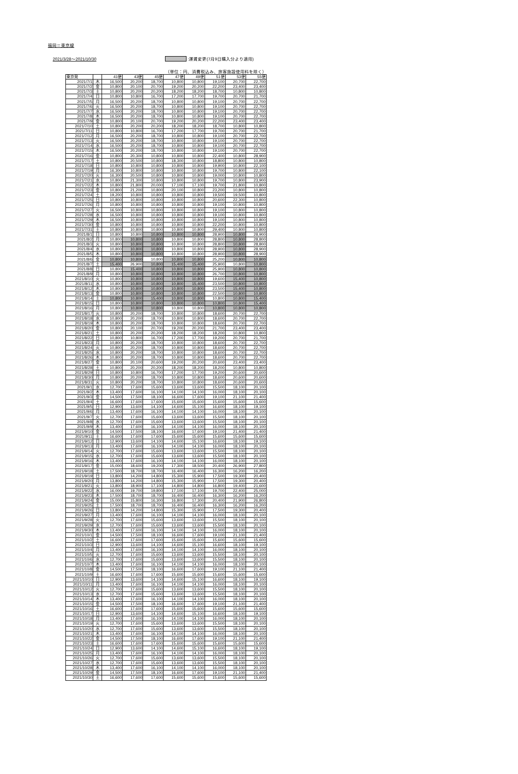福岡＝東京線
2021/3/28～2021/10/30 :運賃変更(7月9日購入分より適用)
（単位：円、消費税込み、旅客施設使用料を除く）
| 東京発 | | 41便 | 43便 | 45便 | 47便 | 49便 | 51便 | 53便 | 55便 |
| --- | --- | --- | --- | --- | --- | --- | --- | --- | --- |
| 2021/7/1 | 木 | 16,500 | 20,200 | 18,700 | 10,800 | 10,800 | 19,100 | 20,700 | 22,700 |
| 2021/7/2 | 金 | 10,800 | 20,100 | 20,700 | 19,200 | 20,200 | 22,200 | 23,400 | 23,400 |
| 2021/7/3 | 土 | 10,800 | 20,200 | 20,200 | 18,200 | 18,200 | 18,700 | 10,800 | 10,800 |
| 2021/7/4 | 日 | 10,800 | 10,800 | 16,700 | 17,200 | 17,700 | 19,700 | 20,700 | 21,700 |
| 2021/7/5 | 月 | 16,500 | 20,200 | 18,700 | 10,800 | 10,800 | 19,100 | 20,700 | 22,700 |
| 2021/7/6 | 火 | 16,500 | 20,200 | 18,700 | 10,800 | 10,800 | 19,100 | 20,700 | 22,700 |
| 2021/7/7 | 水 | 16,500 | 20,200 | 18,700 | 10,800 | 10,800 | 19,100 | 20,700 | 22,700 |
| 2021/7/8 | 木 | 16,500 | 20,200 | 18,700 | 10,800 | 10,800 | 19,100 | 20,700 | 22,700 |
| 2021/7/9 | 金 | 10,800 | 20,100 | 20,700 | 19,200 | 20,200 | 22,200 | 23,400 | 23,400 |
| 2021/7/10 | 土 | 10,800 | 20,200 | 20,200 | 18,200 | 18,200 | 18,700 | 10,800 | 10,800 |
| 2021/7/11 | 日 | 10,800 | 10,800 | 16,700 | 17,200 | 17,700 | 19,700 | 20,700 | 21,700 |
| 2021/7/12 | 月 | 16,500 | 20,200 | 18,700 | 10,800 | 10,800 | 19,100 | 20,700 | 22,700 |
| 2021/7/13 | 火 | 16,500 | 20,200 | 18,700 | 10,800 | 10,800 | 19,100 | 20,700 | 22,700 |
| 2021/7/14 | 水 | 16,500 | 20,200 | 18,700 | 10,800 | 10,800 | 19,100 | 20,700 | 22,700 |
| 2021/7/15 | 木 | 16,500 | 20,200 | 18,700 | 10,800 | 10,800 | 19,100 | 20,700 | 22,700 |
| 2021/7/16 | 金 | 10,800 | 20,300 | 10,800 | 10,800 | 10,800 | 22,400 | 10,800 | 28,900 |
| 2021/7/17 | 土 | 10,800 | 20,500 | 10,800 | 18,300 | 10,800 | 18,800 | 10,800 | 10,800 |
| 2021/7/18 | 日 | 10,800 | 10,800 | 10,800 | 10,800 | 10,800 | 19,900 | 10,800 | 22,100 |
| 2021/7/19 | 月 | 16,300 | 10,800 | 10,800 | 10,800 | 10,800 | 19,700 | 10,800 | 22,100 |
| 2021/7/20 | 火 | 16,300 | 20,500 | 10,800 | 10,800 | 10,800 | 19,000 | 10,800 | 10,800 |
| 2021/7/21 | 水 | 10,800 | 21,300 | 10,800 | 10,800 | 10,800 | 19,700 | 10,800 | 23,900 |
| 2021/7/22 | 木 | 10,800 | 21,800 | 20,000 | 17,100 | 17,100 | 19,700 | 21,800 | 10,800 |
| 2021/7/23 | 金 | 10,800 | 21,200 | 10,800 | 20,100 | 10,800 | 23,200 | 10,800 | 10,800 |
| 2021/7/24 | 土 | 19,200 | 10,800 | 10,800 | 10,800 | 10,800 | 19,500 | 19,500 | 10,800 |
| 2021/7/25 | 日 | 10,800 | 10,800 | 10,800 | 10,800 | 10,800 | 20,600 | 22,300 | 10,800 |
| 2021/7/26 | 月 | 10,800 | 10,800 | 10,800 | 10,800 | 10,800 | 19,100 | 10,800 | 10,800 |
| 2021/7/27 | 火 | 16,500 | 10,800 | 10,800 | 10,800 | 10,800 | 19,100 | 10,800 | 10,800 |
| 2021/7/28 | 水 | 16,500 | 10,800 | 10,800 | 10,800 | 10,800 | 19,100 | 10,800 | 10,800 |
| 2021/7/29 | 木 | 16,500 | 10,800 | 10,800 | 10,800 | 10,800 | 19,100 | 10,800 | 10,800 |
| 2021/7/30 | 金 | 10,800 | 10,800 | 10,800 | 10,800 | 10,800 | 22,200 | 10,800 | 10,800 |
| 2021/7/31 | 土 | 10,800 | 10,800 | 10,800 | 10,800 | 10,800 | 29,400 | 10,800 | 10,800 |
| 2021/8/1 | 日 | 10,800 | 10,800 | 10,800 | 10,800 | 10,800 | 28,900 | 10,800 | 28,900 |
| 2021/8/2 | 月 | 10,800 | 10,800 | 10,800 | 10,800 | 10,800 | 28,800 | 10,800 | 28,800 |
| 2021/8/3 | 火 | 10,800 | 10,800 | 10,800 | 10,800 | 10,800 | 28,800 | 10,800 | 28,800 |
| 2021/8/4 | 水 | 10,800 | 10,800 | 10,800 | 10,800 | 10,800 | 28,900 | 10,800 | 28,900 |
| 2021/8/5 | 木 | 10,800 | 10,800 | 10,800 | 10,800 | 10,800 | 28,900 | 10,800 | 28,900 |
| 2021/8/6 | 金 | 10,800 | 10,800 | 10,800 | 10,800 | 10,800 | 25,200 | 10,800 | 10,800 |
| 2021/8/7 | 土 | 15,400 | 26,900 | 10,800 | 15,400 | 15,400 | 25,900 | 10,800 | 10,800 |
| 2021/8/8 | 日 | 10,800 | 15,400 | 10,800 | 10,800 | 10,800 | 25,900 | 10,800 | 10,800 |
| 2021/8/9 | 月 | 10,800 | 10,800 | 10,800 | 10,800 | 10,800 | 26,700 | 10,800 | 10,800 |
| 2021/8/10 | 火 | 10,800 | 10,800 | 10,800 | 10,800 | 10,800 | 19,600 | 15,400 | 10,800 |
| 2021/8/11 | 水 | 10,800 | 10,800 | 10,800 | 10,800 | 15,400 | 23,500 | 10,800 | 10,800 |
| 2021/8/12 | 木 | 10,800 | 10,800 | 10,800 | 10,800 | 10,800 | 23,500 | 15,400 | 10,800 |
| 2021/8/13 | 金 | 10,800 | 10,800 | 10,800 | 10,800 | 10,800 | 22,500 | 10,800 | 10,800 |
| 2021/8/14 | 土 | 10,800 | 10,800 | 15,400 | 10,800 | 10,800 | 10,800 | 10,800 | 15,400 |
| 2021/8/15 | 日 | 10,800 | 10,800 | 10,800 | 10,800 | 10,800 | 10,800 | 10,800 | 15,400 |
| 2021/8/16 | 月 | 10,800 | 10,800 | 10,800 | 10,800 | 10,800 | 10,800 | 10,800 | 10,800 |
| 2021/8/17 | 火 | 10,800 | 20,200 | 18,700 | 10,800 | 10,800 | 18,600 | 20,700 | 22,700 |
| 2021/8/18 | 水 | 10,800 | 20,200 | 18,700 | 10,800 | 10,800 | 18,600 | 20,700 | 22,700 |
| 2021/8/19 | 木 | 10,800 | 20,200 | 18,700 | 10,800 | 10,800 | 18,600 | 20,700 | 22,700 |
| 2021/8/20 | 金 | 10,800 | 20,100 | 20,700 | 19,200 | 20,200 | 21,700 | 23,400 | 23,400 |
| 2021/8/21 | 土 | 10,800 | 20,200 | 20,200 | 18,200 | 18,200 | 18,200 | 10,800 | 10,800 |
| 2021/8/22 | 日 | 10,800 | 10,800 | 16,700 | 17,200 | 17,700 | 19,200 | 20,700 | 21,700 |
| 2021/8/23 | 月 | 10,800 | 20,200 | 18,700 | 10,800 | 10,800 | 18,600 | 20,700 | 22,700 |
| 2021/8/24 | 火 | 10,800 | 20,200 | 18,700 | 10,800 | 10,800 | 18,600 | 20,700 | 22,700 |
| 2021/8/25 | 水 | 10,800 | 20,200 | 18,700 | 10,800 | 10,800 | 18,600 | 20,700 | 22,700 |
| 2021/8/26 | 木 | 10,800 | 20,200 | 18,700 | 10,800 | 10,800 | 18,600 | 20,700 | 22,700 |
| 2021/8/27 | 金 | 10,800 | 20,100 | 20,600 | 19,200 | 20,200 | 20,600 | 23,400 | 23,400 |
| 2021/8/28 | 土 | 10,800 | 20,200 | 20,200 | 18,200 | 18,200 | 18,200 | 10,800 | 10,800 |
| 2021/8/29 | 日 | 10,800 | 10,800 | 16,700 | 17,200 | 17,700 | 19,200 | 20,600 | 20,600 |
| 2021/8/30 | 月 | 10,800 | 20,200 | 18,700 | 10,800 | 10,800 | 18,600 | 20,600 | 20,600 |
| 2021/8/31 | 火 | 10,800 | 20,200 | 18,700 | 10,800 | 10,800 | 18,600 | 20,600 | 20,600 |
| 2021/9/1 | 水 | 12,700 | 17,600 | 15,600 | 13,600 | 13,600 | 15,500 | 18,100 | 20,100 |
| 2021/9/2 | 木 | 13,400 | 17,600 | 16,100 | 14,100 | 14,100 | 16,000 | 18,100 | 20,100 |
| 2021/9/3 | 金 | 14,500 | 17,500 | 18,100 | 16,600 | 17,600 | 19,100 | 21,100 | 21,400 |
| 2021/9/4 | 土 | 16,600 | 17,600 | 17,600 | 15,600 | 15,600 | 15,600 | 15,600 | 15,600 |
| 2021/9/5 | 日 | 12,900 | 13,600 | 14,100 | 14,600 | 15,100 | 16,600 | 18,100 | 19,100 |
| 2021/9/6 | 月 | 13,400 | 17,600 | 16,100 | 14,100 | 14,100 | 16,000 | 18,100 | 20,100 |
| 2021/9/7 | 火 | 12,700 | 17,600 | 15,600 | 13,600 | 13,600 | 15,500 | 18,100 | 20,100 |
| 2021/9/8 | 水 | 12,700 | 17,600 | 15,600 | 13,600 | 13,600 | 15,500 | 18,100 | 20,100 |
| 2021/9/9 | 木 | 13,400 | 17,600 | 16,100 | 14,100 | 14,100 | 16,000 | 18,100 | 20,100 |
| 2021/9/10 | 金 | 14,500 | 17,500 | 18,100 | 16,600 | 17,600 | 19,100 | 21,400 | 21,400 |
| 2021/9/11 | 土 | 16,600 | 17,600 | 17,600 | 15,600 | 15,600 | 15,600 | 15,600 | 15,600 |
| 2021/9/12 | 日 | 12,900 | 13,600 | 14,100 | 14,600 | 15,100 | 16,600 | 18,100 | 19,100 |
| 2021/9/13 | 月 | 13,400 | 17,600 | 16,100 | 14,100 | 14,100 | 16,000 | 18,100 | 20,100 |
| 2021/9/14 | 火 | 12,700 | 17,600 | 15,600 | 13,600 | 13,600 | 15,500 | 18,100 | 20,100 |
| 2021/9/15 | 水 | 12,700 | 17,600 | 15,600 | 13,600 | 13,600 | 15,500 | 18,100 | 20,100 |
| 2021/9/16 | 木 | 13,400 | 17,600 | 16,100 | 14,100 | 14,100 | 16,000 | 18,100 | 20,100 |
| 2021/9/17 | 金 | 15,000 | 18,600 | 19,200 | 17,300 | 18,500 | 20,400 | 26,900 | 27,800 |
| 2021/9/18 | 土 | 17,500 | 18,700 | 18,700 | 16,400 | 16,400 | 16,300 | 16,200 | 16,200 |
| 2021/9/19 | 日 | 13,800 | 14,200 | 14,800 | 15,300 | 15,900 | 17,500 | 19,300 | 20,400 |
| 2021/9/20 | 月 | 13,800 | 14,200 | 14,800 | 15,300 | 15,900 | 17,500 | 19,300 | 20,400 |
| 2021/9/21 | 火 | 13,800 | 18,900 | 17,100 | 14,800 | 14,800 | 16,800 | 19,400 | 21,600 |
| 2021/9/22 | 水 | 16,000 | 19,700 | 19,800 | 17,100 | 17,100 | 19,700 | 22,400 | 25,000 |
| 2021/9/23 | 木 | 17,500 | 18,700 | 18,700 | 16,400 | 16,400 | 16,300 | 16,200 | 16,200 |
| 2021/9/24 | 金 | 15,000 | 15,800 | 16,300 | 16,800 | 17,300 | 20,400 | 21,900 | 26,800 |
| 2021/9/25 | 土 | 17,500 | 18,700 | 18,700 | 16,400 | 16,400 | 16,300 | 16,200 | 16,200 |
| 2021/9/26 | 日 | 13,800 | 14,200 | 14,800 | 15,300 | 15,900 | 17,500 | 19,300 | 20,400 |
| 2021/9/27 | 月 | 13,400 | 17,600 | 16,100 | 14,100 | 14,100 | 16,000 | 18,100 | 20,100 |
| 2021/9/28 | 火 | 12,700 | 17,600 | 15,600 | 13,600 | 13,600 | 15,500 | 18,100 | 20,100 |
| 2021/9/29 | 水 | 12,700 | 17,600 | 15,600 | 13,600 | 13,600 | 15,500 | 18,100 | 20,100 |
| 2021/9/30 | 木 | 13,400 | 17,600 | 16,100 | 14,100 | 14,100 | 16,000 | 18,100 | 20,100 |
| 2021/10/1 | 金 | 14,500 | 17,500 | 18,100 | 16,600 | 17,600 | 19,100 | 21,100 | 21,400 |
| 2021/10/2 | 土 | 16,600 | 17,600 | 17,600 | 15,600 | 15,600 | 15,600 | 15,600 | 15,600 |
| 2021/10/3 | 日 | 12,900 | 13,600 | 14,100 | 14,600 | 15,100 | 16,600 | 18,100 | 19,100 |
| 2021/10/4 | 月 | 13,400 | 17,600 | 16,100 | 14,100 | 14,100 | 16,000 | 18,100 | 20,100 |
| 2021/10/5 | 火 | 12,700 | 17,600 | 15,600 | 13,600 | 13,600 | 15,500 | 18,100 | 20,100 |
| 2021/10/6 | 水 | 12,700 | 17,600 | 15,600 | 13,600 | 13,600 | 15,500 | 18,100 | 20,100 |
| 2021/10/7 | 木 | 13,400 | 17,600 | 16,100 | 14,100 | 14,100 | 16,000 | 18,100 | 20,100 |
| 2021/10/8 | 金 | 14,500 | 17,500 | 18,100 | 16,600 | 17,600 | 19,100 | 21,100 | 21,400 |
| 2021/10/9 | 土 | 16,600 | 17,600 | 17,600 | 15,600 | 15,600 | 15,600 | 15,600 | 15,600 |
| 2021/10/10 | 日 | 12,900 | 13,600 | 14,100 | 14,600 | 15,100 | 16,600 | 18,100 | 19,100 |
| 2021/10/11 | 月 | 13,400 | 17,600 | 16,100 | 14,100 | 14,100 | 16,000 | 18,100 | 20,100 |
| 2021/10/12 | 火 | 12,700 | 17,600 | 15,600 | 13,600 | 13,600 | 15,500 | 18,100 | 20,100 |
| 2021/10/13 | 水 | 12,700 | 17,600 | 15,600 | 13,600 | 13,600 | 15,500 | 18,100 | 20,100 |
| 2021/10/14 | 木 | 13,400 | 17,600 | 16,100 | 14,100 | 14,100 | 16,000 | 18,100 | 20,100 |
| 2021/10/15 | 金 | 14,500 | 17,500 | 18,100 | 16,600 | 17,600 | 19,100 | 21,100 | 21,400 |
| 2021/10/16 | 土 | 16,600 | 17,600 | 17,600 | 15,600 | 15,600 | 15,600 | 15,600 | 15,600 |
| 2021/10/17 | 日 | 12,900 | 13,600 | 14,100 | 14,600 | 15,100 | 16,600 | 18,100 | 19,100 |
| 2021/10/18 | 月 | 13,400 | 17,600 | 16,100 | 14,100 | 14,100 | 16,000 | 18,100 | 20,100 |
| 2021/10/19 | 火 | 12,700 | 17,600 | 15,600 | 13,600 | 13,600 | 15,500 | 18,100 | 20,100 |
| 2021/10/20 | 水 | 12,700 | 17,600 | 15,600 | 13,600 | 13,600 | 15,500 | 18,100 | 20,100 |
| 2021/10/21 | 木 | 13,400 | 17,600 | 16,100 | 14,100 | 14,100 | 16,000 | 18,100 | 20,100 |
| 2021/10/22 | 金 | 14,500 | 17,500 | 18,100 | 16,600 | 17,600 | 19,100 | 21,100 | 21,400 |
| 2021/10/23 | 土 | 16,600 | 17,600 | 17,600 | 15,600 | 15,600 | 15,600 | 15,600 | 15,600 |
| 2021/10/24 | 日 | 12,900 | 13,600 | 14,100 | 14,600 | 15,100 | 16,600 | 18,100 | 19,100 |
| 2021/10/25 | 月 | 13,400 | 17,600 | 16,100 | 14,100 | 14,100 | 16,000 | 18,100 | 20,100 |
| 2021/10/26 | 火 | 12,700 | 17,600 | 15,600 | 13,600 | 13,600 | 15,500 | 18,100 | 20,100 |
| 2021/10/27 | 水 | 12,700 | 17,600 | 15,600 | 13,600 | 13,600 | 15,500 | 18,100 | 20,100 |
| 2021/10/28 | 木 | 13,400 | 17,600 | 16,100 | 14,100 | 14,100 | 16,000 | 18,100 | 20,100 |
| 2021/10/29 | 金 | 14,500 | 17,500 | 18,100 | 16,600 | 17,600 | 19,100 | 21,100 | 21,400 |
| 2021/10/30 | 土 | 16,600 | 17,600 | 17,600 | 15,600 | 15,600 | 15,600 | 15,600 | 15,600 |